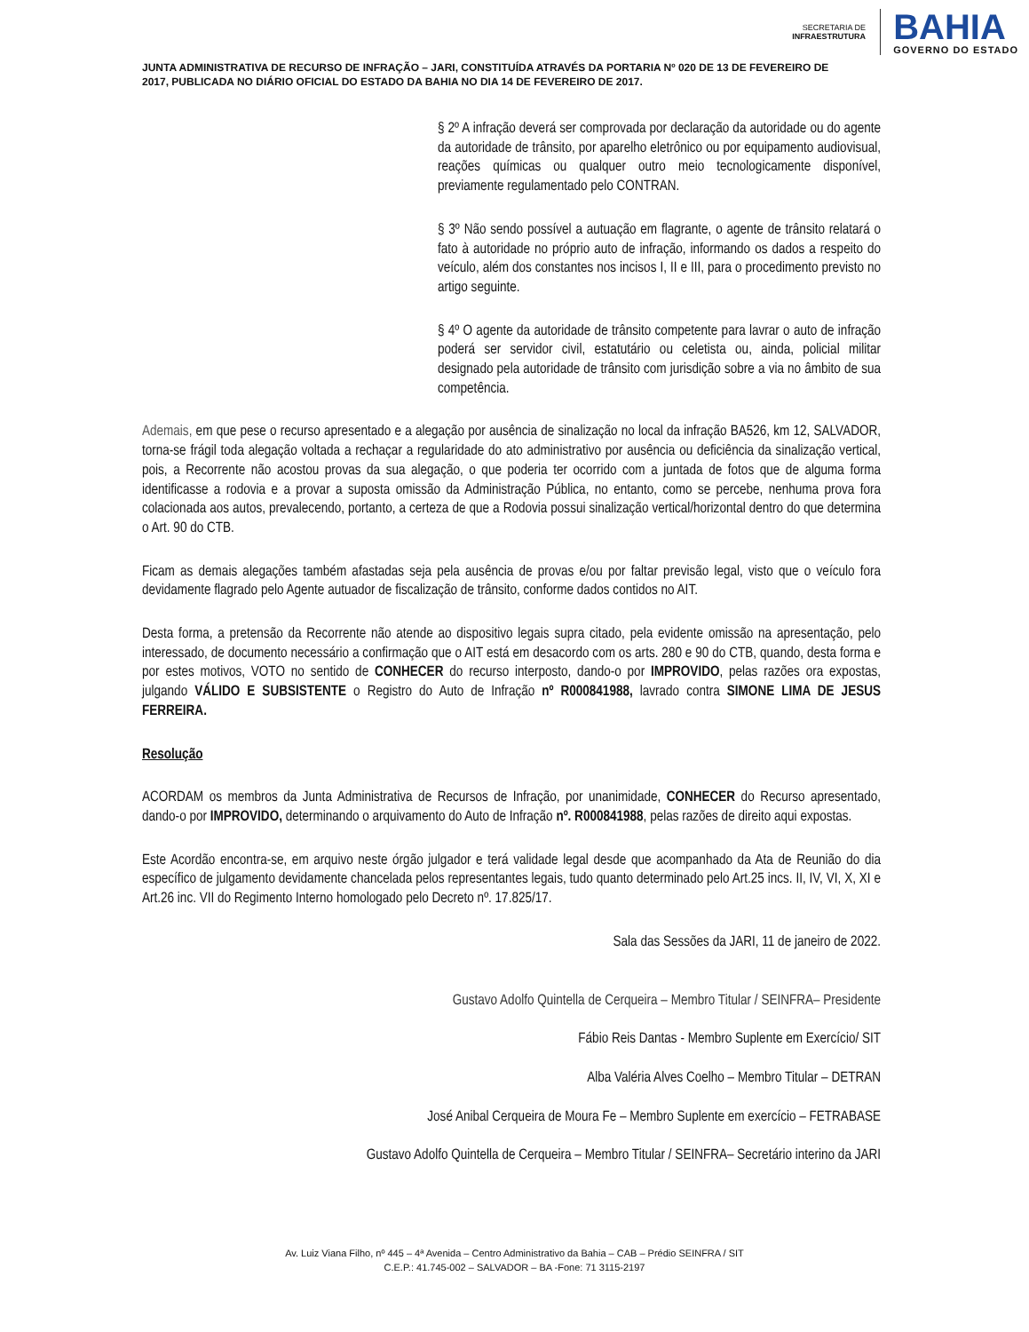SECRETARIA DE
INFRAESTRUTURA
BAHIA
GOVERNO DO ESTADO
JUNTA ADMINISTRATIVA DE RECURSO DE INFRAÇÃO – JARI, CONSTITUÍDA ATRAVÉS DA PORTARIA Nº 020 DE 13 DE FEVEREIRO DE 2017, PUBLICADA NO DIÁRIO OFICIAL DO ESTADO DA BAHIA NO DIA 14 DE FEVEREIRO DE 2017.
§ 2º A infração deverá ser comprovada por declaração da autoridade ou do agente da autoridade de trânsito, por aparelho eletrônico ou por equipamento audiovisual, reações químicas ou qualquer outro meio tecnologicamente disponível, previamente regulamentado pelo CONTRAN.
§ 3º Não sendo possível a autuação em flagrante, o agente de trânsito relatará o fato à autoridade no próprio auto de infração, informando os dados a respeito do veículo, além dos constantes nos incisos I, II e III, para o procedimento previsto no artigo seguinte.
§ 4º O agente da autoridade de trânsito competente para lavrar o auto de infração poderá ser servidor civil, estatutário ou celetista ou, ainda, policial militar designado pela autoridade de trânsito com jurisdição sobre a via no âmbito de sua competência.
Ademais, em que pese o recurso apresentado e a alegação por ausência de sinalização no local da infração BA526, km 12, SALVADOR, torna-se frágil toda alegação voltada a rechaçar a regularidade do ato administrativo por ausência ou deficiência da sinalização vertical, pois, a Recorrente não acostou provas da sua alegação, o que poderia ter ocorrido com a juntada de fotos que de alguma forma identificasse a rodovia e a provar a suposta omissão da Administração Pública, no entanto, como se percebe, nenhuma prova fora colacionada aos autos, prevalecendo, portanto, a certeza de que a Rodovia possui sinalização vertical/horizontal dentro do que determina o Art. 90 do CTB.
Ficam as demais alegações também afastadas seja pela ausência de provas e/ou por faltar previsão legal, visto que o veículo fora devidamente flagrado pelo Agente autuador de fiscalização de trânsito, conforme dados contidos no AIT.
Desta forma, a pretensão da Recorrente não atende ao dispositivo legais supra citado, pela evidente omissão na apresentação, pelo interessado, de documento necessário a confirmação que o AIT está em desacordo com os arts. 280 e 90 do CTB, quando, desta forma e por estes motivos, VOTO no sentido de CONHECER do recurso interposto, dando-o por IMPROVIDO, pelas razões ora expostas, julgando VÁLIDO E SUBSISTENTE o Registro do Auto de Infração nº R000841988, lavrado contra SIMONE LIMA DE JESUS FERREIRA.
Resolução
ACORDAM os membros da Junta Administrativa de Recursos de Infração, por unanimidade, CONHECER do Recurso apresentado, dando-o por IMPROVIDO, determinando o arquivamento do Auto de Infração nº. R000841988, pelas razões de direito aqui expostas.
Este Acordão encontra-se, em arquivo neste órgão julgador e terá validade legal desde que acompanhado da Ata de Reunião do dia específico de julgamento devidamente chancelada pelos representantes legais, tudo quanto determinado pelo Art.25 incs. II, IV, VI, X, XI e Art.26 inc. VII do Regimento Interno homologado pelo Decreto nº. 17.825/17.
Sala das Sessões da JARI, 11 de janeiro de 2022.
Gustavo Adolfo Quintella de Cerqueira – Membro Titular / SEINFRA– Presidente
Fábio Reis Dantas - Membro Suplente em Exercício/ SIT
Alba Valéria Alves Coelho – Membro Titular – DETRAN
José Anibal Cerqueira de Moura Fe – Membro Suplente em exercício – FETRABASE
Gustavo Adolfo Quintella de Cerqueira – Membro Titular / SEINFRA– Secretário interino da JARI
Av. Luiz Viana Filho, nº 445 – 4ª Avenida – Centro Administrativo da Bahia – CAB – Prédio SEINFRA / SIT
C.E.P.: 41.745-002 – SALVADOR – BA -Fone: 71 3115-2197